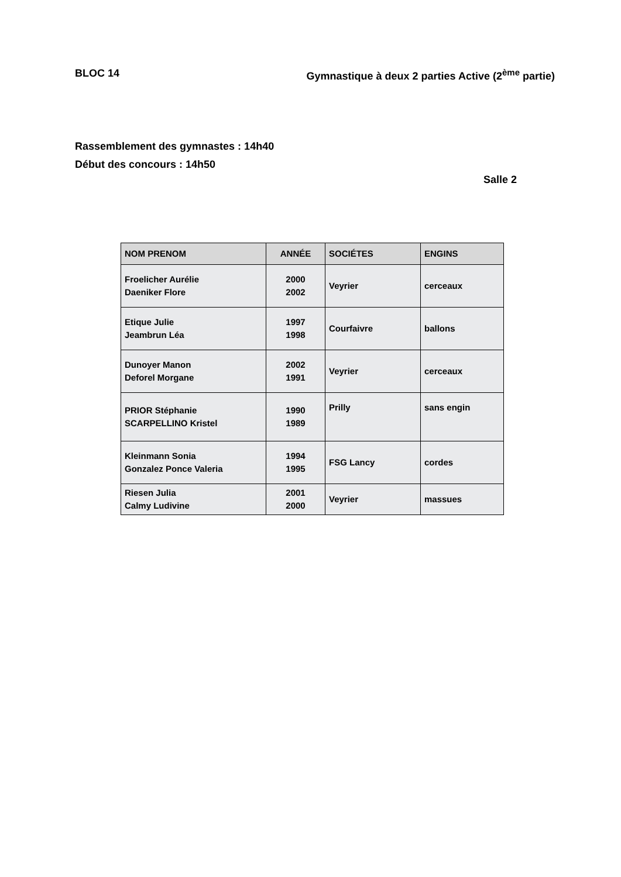BLOC 14 Gymnastique à deux 2 parties Active (2<sup>ème</sup> partie)
Rassemblement des gymnastes : 14h40
Début des concours : 14h50
Salle 2
| NOM PRENOM | ANNÉE | SOCIÉTES | ENGINS |
| --- | --- | --- | --- |
| Froelicher Aurélie Daeniker Flore | 2000 2002 | Veyrier | cerceaux |
| Etique Julie Jeambrun Léa | 1997 1998 | Courfaivre | ballons |
| Dunoyer Manon Deforel Morgane | 2002 1991 | Veyrier | cerceaux |
| PRIOR Stéphanie SCARPELLINO Kristel | 1990 1989 | Prilly | sans engin |
| Kleinmann Sonia Gonzalez Ponce Valeria | 1994 1995 | FSG Lancy | cordes |
| Riesen Julia Calmy Ludivine | 2001 2000 | Veyrier | massues |